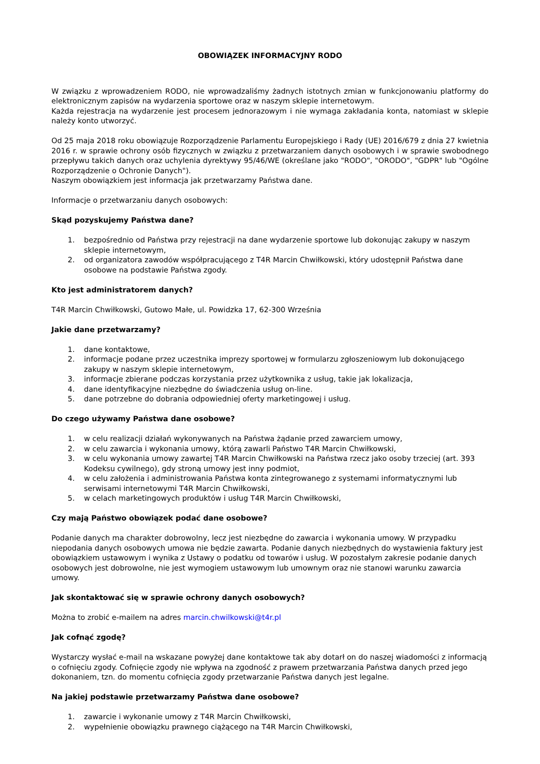OBOWIĄZEK INFORMACYJNY RODO
W związku z wprowadzeniem RODO, nie wprowadzaliśmy żadnych istotnych zmian w funkcjonowaniu platformy do elektronicznym zapisów na wydarzenia sportowe oraz w naszym sklepie internetowym.
Każda rejestracja na wydarzenie jest procesem jednorazowym i nie wymaga zakładania konta, natomiast w sklepie należy konto utworzyć.
Od 25 maja 2018 roku obowiązuje Rozporządzenie Parlamentu Europejskiego i Rady (UE) 2016/679 z dnia 27 kwietnia 2016 r. w sprawie ochrony osób fizycznych w związku z przetwarzaniem danych osobowych i w sprawie swobodnego przepływu takich danych oraz uchylenia dyrektywy 95/46/WE (określane jako "RODO", "ORODO", "GDPR" lub "Ogólne Rozporządzenie o Ochronie Danych").
Naszym obowiązkiem jest informacja jak przetwarzamy Państwa dane.
Informacje o przetwarzaniu danych osobowych:
Skąd pozyskujemy Państwa dane?
1. bezpośrednio od Państwa przy rejestracji na dane wydarzenie sportowe lub dokonując zakupy w naszym sklepie internetowym,
2. od organizatora zawodów współpracującego z T4R Marcin Chwiłkowski, który udostępnił Państwa dane osobowe na podstawie Państwa zgody.
Kto jest administratorem danych?
T4R Marcin Chwiłkowski, Gutowo Małe, ul. Powidzka 17, 62-300 Września
Jakie dane przetwarzamy?
1. dane kontaktowe,
2. informacje podane przez uczestnika imprezy sportowej w formularzu zgłoszeniowym lub dokonującego zakupy w naszym sklepie internetowym,
3. informacje zbierane podczas korzystania przez użytkownika z usług, takie jak lokalizacja,
4. dane identyfikacyjne niezbędne do świadczenia usług on-line.
5. dane potrzebne do dobrania odpowiedniej oferty marketingowej i usług.
Do czego używamy Państwa dane osobowe?
1. w celu realizacji działań wykonywanych na Państwa żądanie przed zawarciem umowy,
2. w celu zawarcia i wykonania umowy, którą zawarli Państwo T4R Marcin Chwiłkowski,
3. w celu wykonania umowy zawartej T4R Marcin Chwiłkowski na Państwa rzecz jako osoby trzeciej (art. 393 Kodeksu cywilnego), gdy stroną umowy jest inny podmiot,
4. w celu założenia i administrowania Państwa konta zintegrowanego z systemami informatycznymi lub serwisami internetowymi T4R Marcin Chwiłkowski,
5. w celach marketingowych produktów i usług T4R Marcin Chwiłkowski,
Czy mają Państwo obowiązek podać dane osobowe?
Podanie danych ma charakter dobrowolny, lecz jest niezbędne do zawarcia i wykonania umowy. W przypadku niepodania danych osobowych umowa nie będzie zawarta. Podanie danych niezbędnych do wystawienia faktury jest obowiązkiem ustawowym i wynika z Ustawy o podatku od towarów i usług. W pozostałym zakresie podanie danych osobowych jest dobrowolne, nie jest wymogiem ustawowym lub umownym oraz nie stanowi warunku zawarcia umowy.
Jak skontaktować się w sprawie ochrony danych osobowych?
Można to zrobić e-mailem na adres marcin.chwilkowski@t4r.pl
Jak cofnąć zgodę?
Wystarczy wysłać e-mail na wskazane powyżej dane kontaktowe tak aby dotarł on do naszej wiadomości z informacją o cofnięciu zgody. Cofnięcie zgody nie wpływa na zgodność z prawem przetwarzania Państwa danych przed jego dokonaniem, tzn. do momentu cofnięcia zgody przetwarzanie Państwa danych jest legalne.
Na jakiej podstawie przetwarzamy Państwa dane osobowe?
1. zawarcie i wykonanie umowy z T4R Marcin Chwiłkowski,
2. wypełnienie obowiązku prawnego ciążącego na T4R Marcin Chwiłkowski,